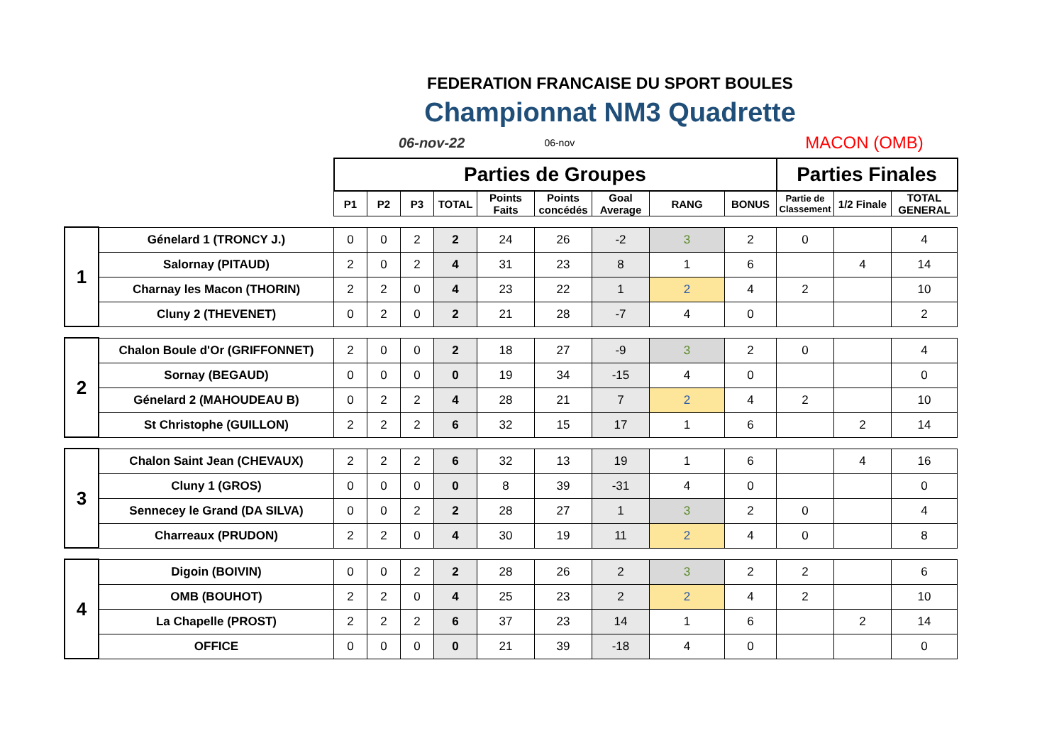FEDERATION FRANCAISE DU SPORT BOULES
Championnat NM3 Quadrette
06-nov-22 06-nov MACON (OMB)
| | | Parties de Groupes | | | | | | | | | Parties Finales | | |
| | | P1 | P2 | P3 | TOTAL | Points Faits | Points concédés | Goal Average | RANG | BONUS | Partie de Classement | 1/2 Finale | TOTAL GENERAL |
| 1 | Génelard 1 (TRONCY J.) | 0 | 0 | 2 | 2 | 24 | 26 | -2 | 3 | 2 | 0 | | 4 |
| | Salornay (PITAUD) | 2 | 0 | 2 | 4 | 31 | 23 | 8 | 1 | 6 | | 4 | 14 |
| | Charnay les Macon (THORIN) | 2 | 2 | 0 | 4 | 23 | 22 | 1 | 2 | 4 | 2 | | 10 |
| | Cluny 2 (THEVENET) | 0 | 2 | 0 | 2 | 21 | 28 | -7 | 4 | 0 | | | 2 |
| 2 | Chalon Boule d'Or (GRIFFONNET) | 2 | 0 | 0 | 2 | 18 | 27 | -9 | 3 | 2 | 0 | | 4 |
| | Sornay (BEGAUD) | 0 | 0 | 0 | 0 | 19 | 34 | -15 | 4 | 0 | | | 0 |
| | Génelard 2 (MAHOUDEAU B) | 0 | 2 | 2 | 4 | 28 | 21 | 7 | 2 | 4 | 2 | | 10 |
| | St Christophe (GUILLON) | 2 | 2 | 2 | 6 | 32 | 15 | 17 | 1 | 6 | | 2 | 14 |
| 3 | Chalon Saint Jean (CHEVAUX) | 2 | 2 | 2 | 6 | 32 | 13 | 19 | 1 | 6 | | 4 | 16 |
| | Cluny 1 (GROS) | 0 | 0 | 0 | 0 | 8 | 39 | -31 | 4 | 0 | | | 0 |
| | Sennecey le Grand (DA SILVA) | 0 | 0 | 2 | 2 | 28 | 27 | 1 | 3 | 2 | 0 | | 4 |
| | Charreaux (PRUDON) | 2 | 2 | 0 | 4 | 30 | 19 | 11 | 2 | 4 | 0 | | 8 |
| 4 | Digoin (BOIVIN) | 0 | 0 | 2 | 2 | 28 | 26 | 2 | 3 | 2 | 2 | | 6 |
| | OMB (BOUHOT) | 2 | 2 | 0 | 4 | 25 | 23 | 2 | 2 | 4 | 2 | | 10 |
| | La Chapelle (PROST) | 2 | 2 | 2 | 6 | 37 | 23 | 14 | 1 | 6 | | 2 | 14 |
| | OFFICE | 0 | 0 | 0 | 0 | 21 | 39 | -18 | 4 | 0 | | | 0 |